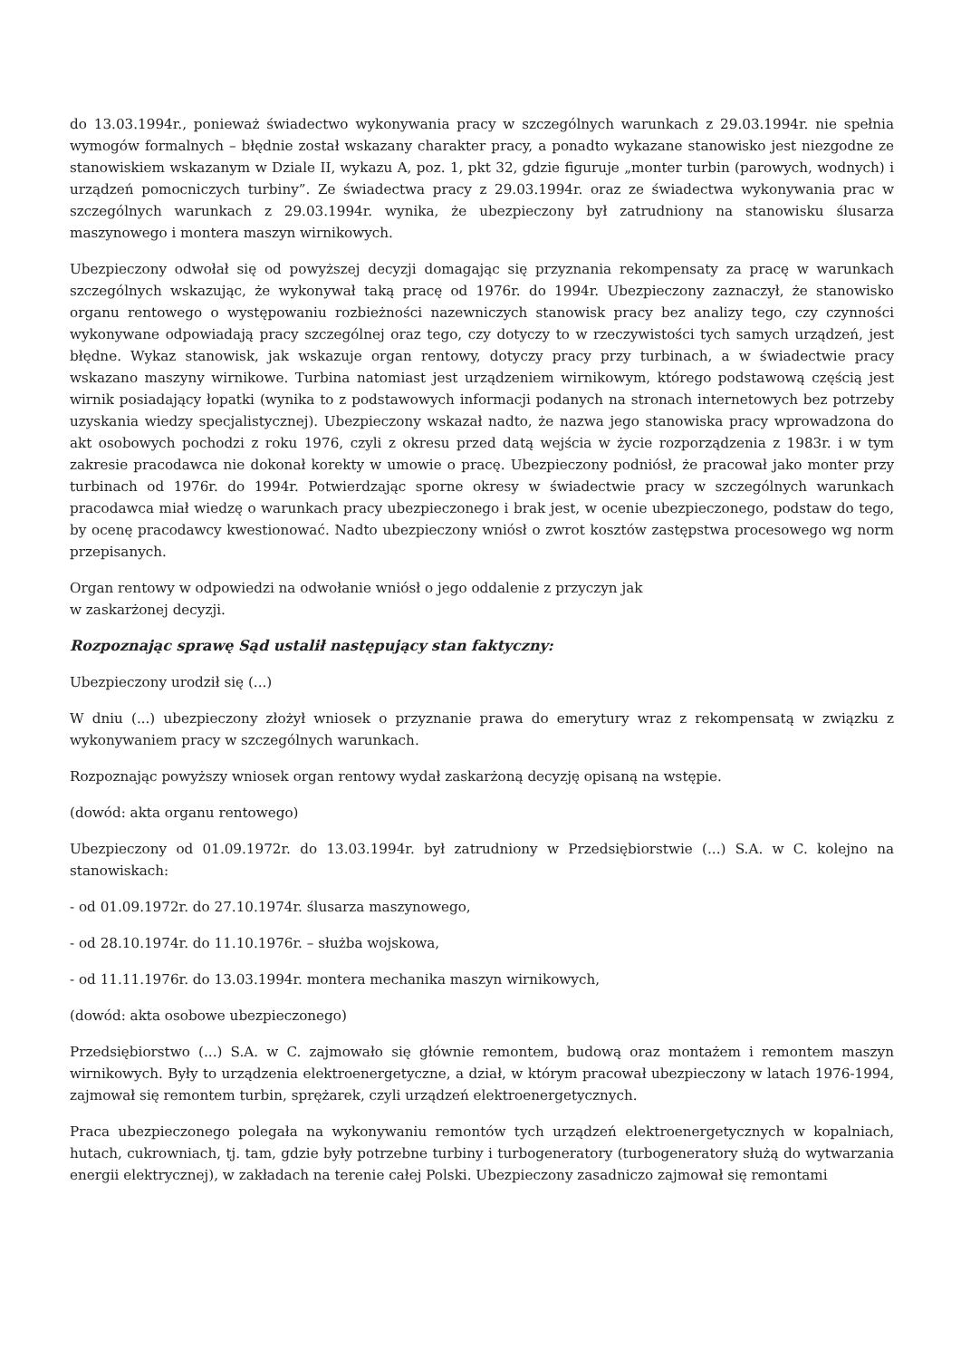do 13.03.1994r., ponieważ świadectwo wykonywania pracy w szczególnych warunkach z 29.03.1994r. nie spełnia wymogów formalnych – błędnie został wskazany charakter pracy, a ponadto wykazane stanowisko jest niezgodne ze stanowiskiem wskazanym w Dziale II, wykazu A, poz. 1, pkt 32, gdzie figuruje „monter turbin (parowych, wodnych) i urządzeń pomocniczych turbiny”. Ze świadectwa pracy z 29.03.1994r. oraz ze świadectwa wykonywania prac w szczególnych warunkach z 29.03.1994r. wynika, że ubezpieczony był zatrudniony na stanowisku ślusarza maszynowego i montera maszyn wirnikowych.
Ubezpieczony odwołał się od powyższej decyzji domagając się przyznania rekompensaty za pracę w warunkach szczególnych wskazując, że wykonywał taką pracę od 1976r. do 1994r. Ubezpieczony zaznaczył, że stanowisko organu rentowego o występowaniu rozbieżności nazewniczych stanowisk pracy bez analizy tego, czy czynności wykonywane odpowiadają pracy szczególnej oraz tego, czy dotyczy to w rzeczywistości tych samych urządzeń, jest błędne. Wykaz stanowisk, jak wskazuje organ rentowy, dotyczy pracy przy turbinach, a w świadectwie pracy wskazano maszyny wirnikowe. Turbina natomiast jest urządzeniem wirnikowym, którego podstawową częścią jest wirnik posiadający łopatki (wynika to z podstawowych informacji podanych na stronach internetowych bez potrzeby uzyskania wiedzy specjalistycznej). Ubezpieczony wskazał nadto, że nazwa jego stanowiska pracy wprowadzona do akt osobowych pochodzi z roku 1976, czyli z okresu przed datą wejścia w życie rozporządzenia z 1983r. i w tym zakresie pracodawca nie dokonał korekty w umowie o pracę. Ubezpieczony podniósł, że pracował jako monter przy turbinach od 1976r. do 1994r. Potwierdzając sporne okresy w świadectwie pracy w szczególnych warunkach pracodawca miał wiedzę o warunkach pracy ubezpieczonego i brak jest, w ocenie ubezpieczonego, podstaw do tego, by ocenę pracodawcy kwestionować. Nadto ubezpieczony wniósł o zwrot kosztów zastępstwa procesowego wg norm przepisanych.
Organ rentowy w odpowiedzi na odwołanie wniósł o jego oddalenie z przyczyn jak
w zaskarżonej decyzji.
Rozpoznając sprawę Sąd ustalił następujący stan faktyczny:
Ubezpieczony urodził się (...)
W dniu (...) ubezpieczony złożył wniosek o przyznanie prawa do emerytury wraz z rekompensatą w związku z wykonywaniem pracy w szczególnych warunkach.
Rozpoznając powyższy wniosek organ rentowy wydał zaskarżoną decyzję opisaną na wstępie.
(dowód: akta organu rentowego)
Ubezpieczony od 01.09.1972r. do 13.03.1994r. był zatrudniony w Przedsiębiorstwie (...) S.A. w C. kolejno na stanowiskach:
- od 01.09.1972r. do 27.10.1974r. ślusarza maszynowego,
- od 28.10.1974r. do 11.10.1976r. – służba wojskowa,
- od 11.11.1976r. do 13.03.1994r. montera mechanika maszyn wirnikowych,
(dowód: akta osobowe ubezpieczonego)
Przedsiębiorstwo (...) S.A. w C. zajmowało się głównie remontem, budową oraz montażem i remontem maszyn wirnikowych. Były to urządzenia elektroenergetyczne, a dział, w którym pracował ubezpieczony w latach 1976-1994, zajmował się remontem turbin, sprężarek, czyli urządzeń elektroenergetycznych.
Praca ubezpieczonego polegała na wykonywaniu remontów tych urządzeń elektroenergetycznych w kopalniach, hutach, cukrowniach, tj. tam, gdzie były potrzebne turbiny i turbogeneratory (turbogeneratory służą do wytwarzania energii elektrycznej), w zakładach na terenie całej Polski. Ubezpieczony zasadniczo zajmował się remontami